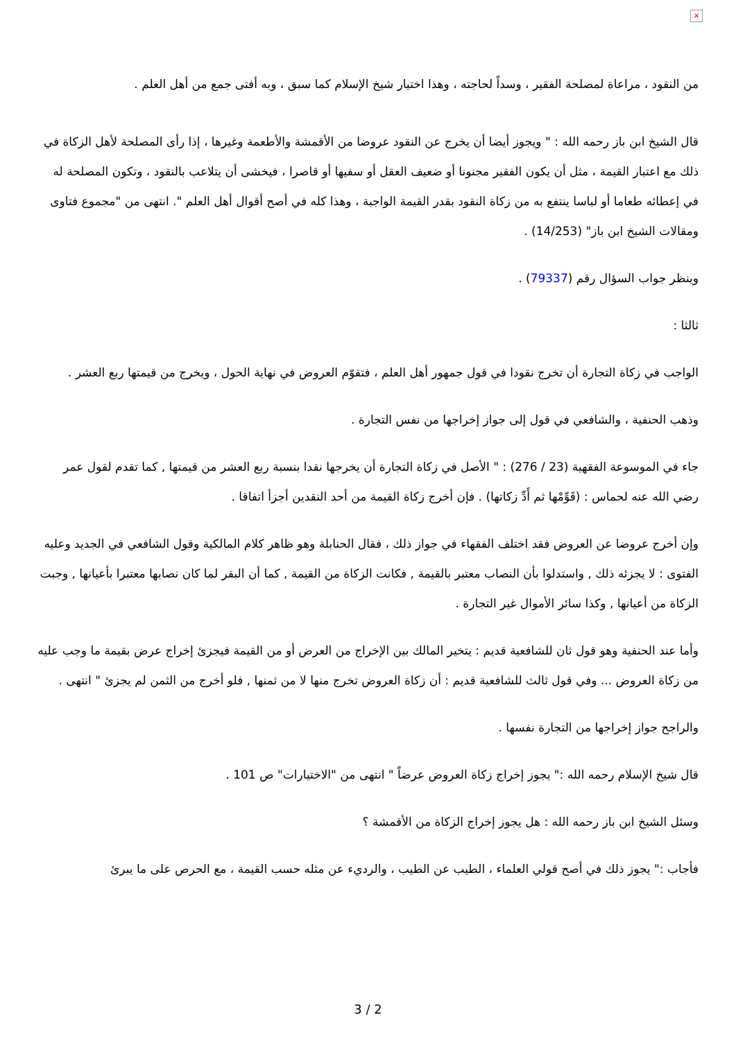×
من النقود ، مراعاة لمصلحة الفقير ، وسداً لحاجته ، وهذا اختيار شيخ الإسلام كما سبق ، وبه أفتى جمع من أهل العلم .
قال الشيخ ابن باز رحمه الله : " ويجوز أيضا أن يخرج عن النقود عروضا من الأقمشة والأطعمة وغيرها ، إذا رأى المصلحة لأهل الزكاة في ذلك مع اعتبار القيمة ، مثل أن يكون الفقير مجنونا أو ضعيف العقل أو سفيها أو قاصرا ، فيخشى أن يتلاعب بالنقود ، وتكون المصلحة له في إعطائه طعاما أو لباسا ينتفع به من زكاة النقود بقدر القيمة الواجبة ، وهذا كله في أصح أقوال أهل العلم ". انتهى من "مجموع فتاوى ومقالات الشيخ ابن باز" (14/253) .
وينظر جواب السؤال رقم (79337) .
ثالثا :
الواجب في زكاة التجارة أن تخرج نقودا في قول جمهور أهل العلم ، فتقوّم العروض في نهاية الحول ، ويخرج من قيمتها ربع العشر .
وذهب الحنفية ، والشافعي في قول إلى جواز إخراجها من نفس التجارة .
جاء في الموسوعة الفقهية (23 / 276) : " الأصل في زكاة التجارة أن يخرجها نقدا بنسبة ربع العشر من قيمتها , كما تقدم لقول عمر رضي الله عنه لحماس : (قَوِّمْها ثم أَدِّ زكاتها) . فإن أخرج زكاة القيمة من أحد النقدين أجزأ اتفاقا .
وإن أخرج عروضا عن العروض فقد اختلف الفقهاء في جواز ذلك ، فقال الحنابلة وهو ظاهر كلام المالكية وقول الشافعي في الجديد وعليه الفتوى : لا يجزئه ذلك , واستدلوا بأن النصاب معتبر بالقيمة , فكانت الزكاة من القيمة , كما أن البقر لما كان نصابها معتبرا بأعيانها , وجبت الزكاة من أعيانها , وكذا سائر الأموال غير التجارة .
وأما عند الحنفية وهو قول ثان للشافعية قديم : يتخير المالك بين الإخراج من العرض أو من القيمة فيجزئ إخراج عرض بقيمة ما وجب عليه من زكاة العروض ... وفي قول ثالث للشافعية قديم : أن زكاة العروض تخرج منها لا من ثمنها , فلو أخرج من الثمن لم يجزئ " انتهى .
والراجح جواز إخراجها من التجارة نفسها .
قال شيخ الإسلام رحمه الله :" يجوز إخراج زكاة العروض عرضاً " انتهى من "الاختيارات" ص 101 .
وسئل الشيخ ابن باز رحمه الله : هل يجوز إخراج الزكاة من الأقمشة ؟
فأجاب :" يجوز ذلك في أصح قولي العلماء ، الطيب عن الطيب ، والرديء عن مثله حسب القيمة ، مع الحرص على ما يبرئ
3 / 2